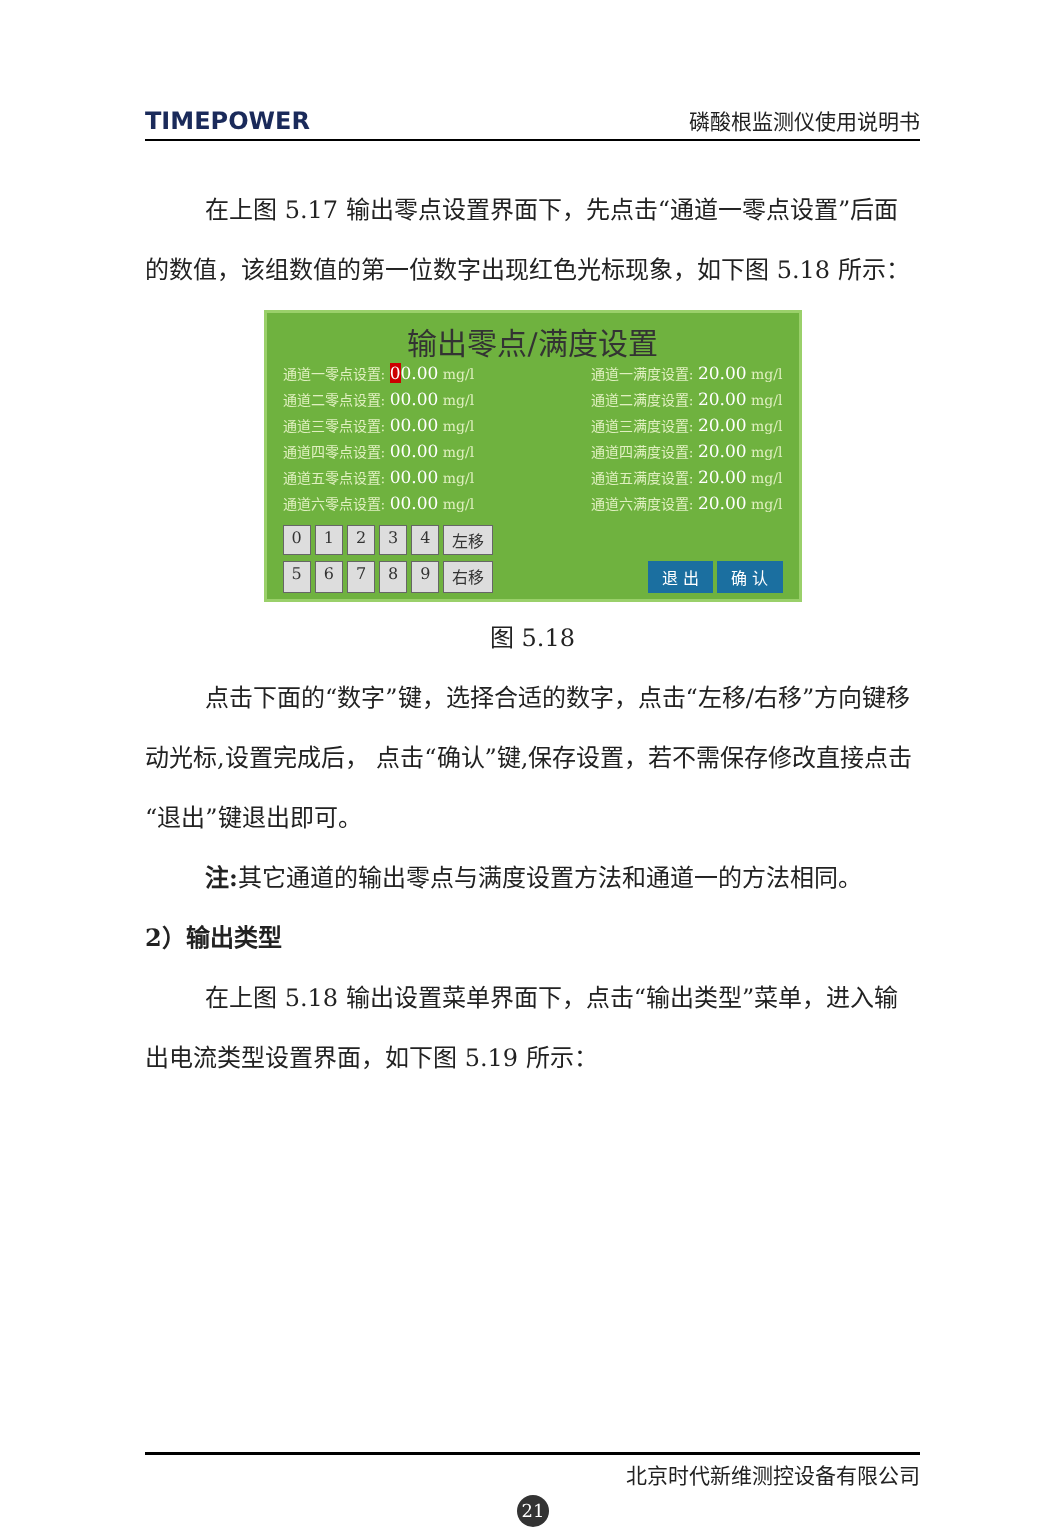TIMEPOWER 磷酸根监测仪使用说明书
在上图 5.17 输出零点设置界面下，先点击“通道一零点设置”后面的数值，该组数值的第一位数字出现红色光标现象，如下图 5.18 所示：
输出零点/满度设置
通道一零点设置: 00.00 mg/l 通道一满度设置: 20.00 mg/l
通道二零点设置: 00.00 mg/l 通道二满度设置: 20.00 mg/l
通道三零点设置: 00.00 mg/l 通道三满度设置: 20.00 mg/l
通道四零点设置: 00.00 mg/l 通道四满度设置: 20.00 mg/l
通道五零点设置: 00.00 mg/l 通道五满度设置: 20.00 mg/l
通道六零点设置: 00.00 mg/l 通道六满度设置: 20.00 mg/l
01234 左移
56789 右移 退 出 确 认
图 5.18
点击下面的“数字”键，选择合适的数字，点击“左移/右移”方向键移动光标,设置完成后， 点击“确认”键,保存设置，若不需保存修改直接点击“退出”键退出即可。
注: 其它通道的输出零点与满度设置方法和通道一的方法相同。
2）输出类型
在上图 5.18 输出设置菜单界面下，点击“输出类型”菜单，进入输出电流类型设置界面，如下图 5.19 所示：
北京时代新维测控设备有限公司
21